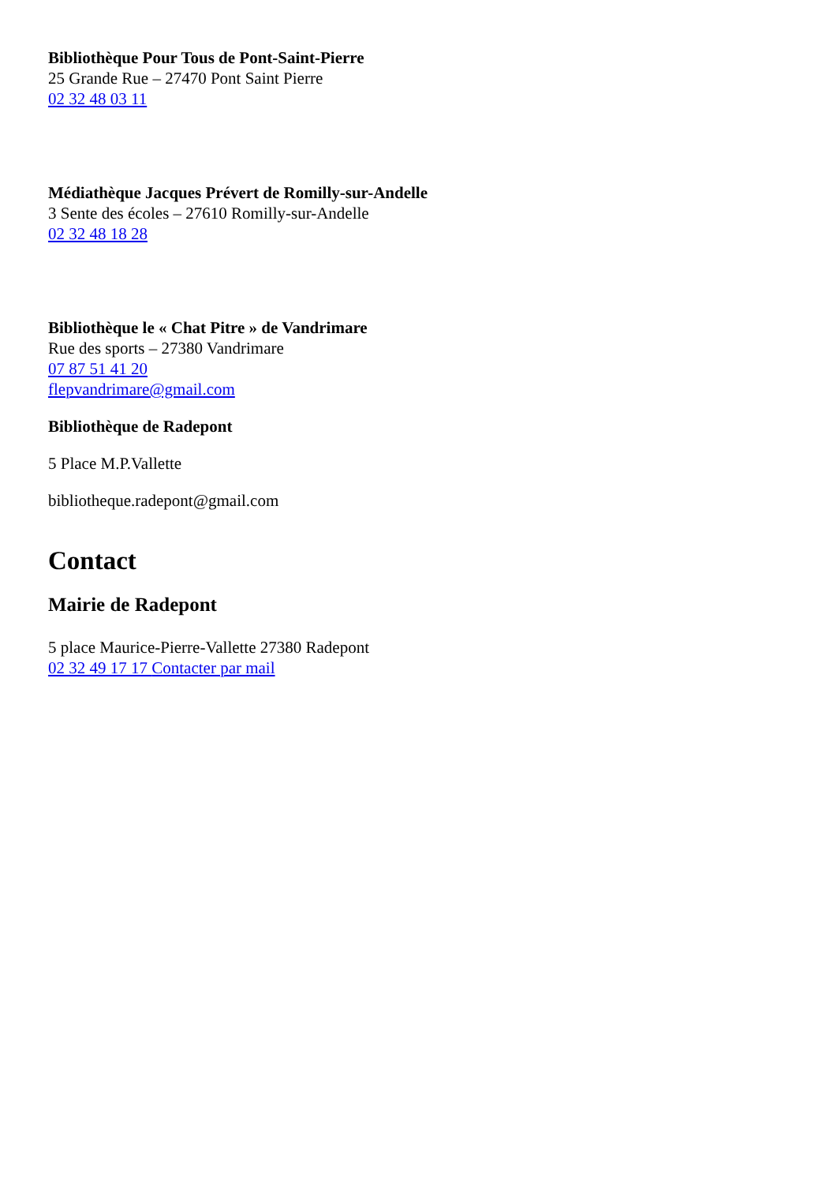Bibliothèque Pour Tous de Pont-Saint-Pierre
25 Grande Rue – 27470 Pont Saint Pierre
02 32 48 03 11
Médiathèque Jacques Prévert de Romilly-sur-Andelle
3 Sente des écoles – 27610 Romilly-sur-Andelle
02 32 48 18 28
Bibliothèque le « Chat Pitre » de Vandrimare
Rue des sports – 27380 Vandrimare
07 87 51 41 20
flepvandrimare@gmail.com
Bibliothèque de Radepont
5 Place M.P.Vallette
bibliotheque.radepont@gmail.com
Contact
Mairie de Radepont
5 place Maurice-Pierre-Vallette 27380 Radepont
02 32 49 17 17 Contacter par mail